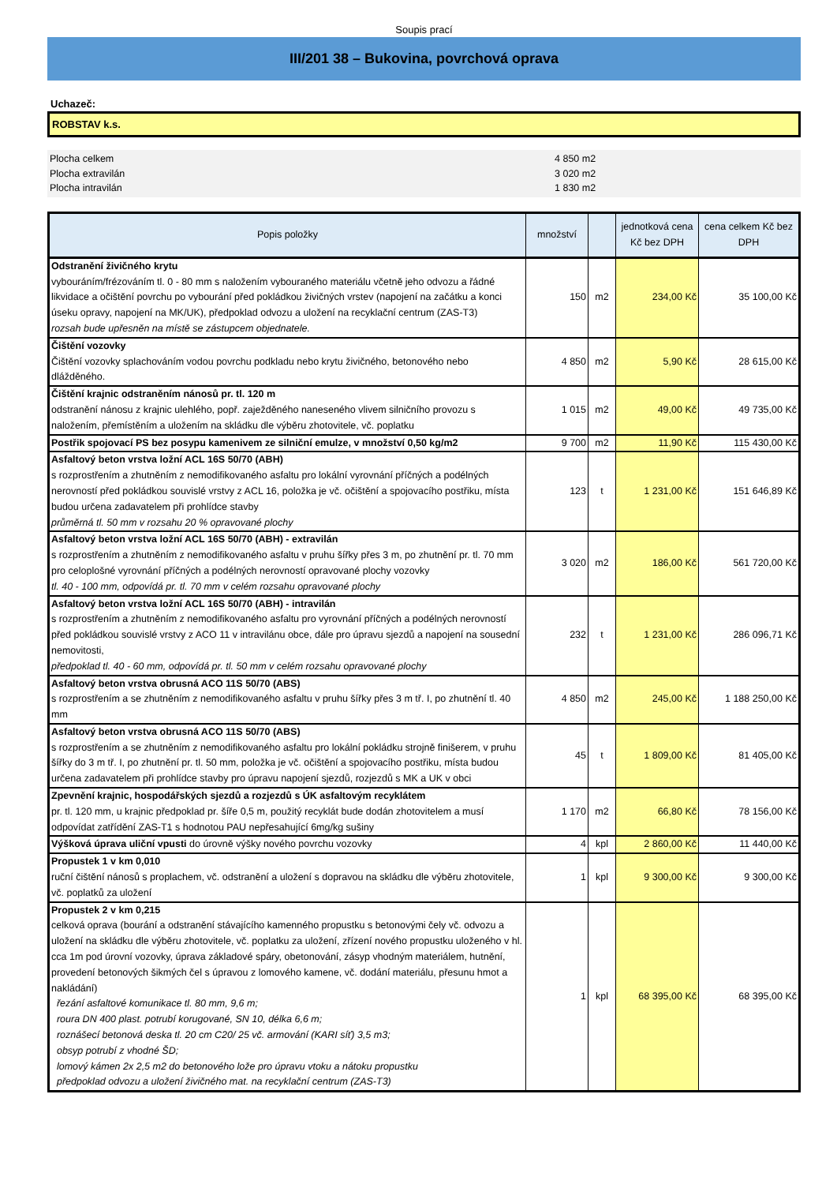Soupis prací
III/201 38 – Bukovina, povrchová oprava
Uchazeč:
ROBSTAV k.s.
Plocha celkem 4 850 m2
Plocha extravilán 3 020 m2
Plocha intravilán 1 830 m2
| Popis položky | množství | | jednotková cena Kč bez DPH | cena celkem Kč bez DPH |
| --- | --- | --- | --- | --- |
| Odstranění živičného krytu vybouráním/frézováním tl. 0 - 80 mm s naložením vybouraného materiálu včetně jeho odvozu a řádné likvidace a očištění povrchu po vybourání před pokládkou živičných vrstev (napojení na začátku a konci úseku opravy, napojení na MK/UK), předpoklad odvozu a uložení na recyklační centrum (ZAS-T3) rozsah bude upřesněn na místě se zástupcem objednatele. | 150 | m2 | 234,00 Kč | 35 100,00 Kč |
| Čištění vozovky Čištění vozovky splachováním vodou povrchu podkladu nebo krytu živičného, betonového nebo dlážděného. | 4 850 | m2 | 5,90 Kč | 28 615,00 Kč |
| Čištění krajnic odstraněním nánosů pr. tl. 120 m odstranění nánosu z krajnic ulehlého, popř. zaježděného naneseného vlivem silničního provozu s naložením, přemístěním a uložením na skládku dle výběru zhotovitele, vč. poplatku | 1 015 | m2 | 49,00 Kč | 49 735,00 Kč |
| Postřik spojovací PS bez posypu kamenivem ze silniční emulze, v množství 0,50 kg/m2 | 9 700 | m2 | 11,90 Kč | 115 430,00 Kč |
| Asfaltový beton vrstva ložní ACL 16S 50/70 (ABH) s rozprostřením a zhutněním z nemodifikovaného asfaltu pro lokální vyrovnání příčných a podélných nerovností před pokládkou souvislé vrstvy z ACL 16, položka je vč. očištění a spojovacího postřiku, místa budou určena zadavatelem při prohlídce stavby průměrná tl. 50 mm v rozsahu 20 % opravované plochy | 123 | t | 1 231,00 Kč | 151 646,89 Kč |
| Asfaltový beton vrstva ložní ACL 16S 50/70 (ABH) - extravilán s rozprostřením a zhutněním z nemodifikovaného asfaltu v pruhu šířky přes 3 m, po zhutnění pr. tl. 70 mm pro celoplošné vyrovnání příčných a podélných nerovností opravované plochy vozovky tl. 40 - 100 mm, odpovídá pr. tl. 70 mm v celém rozsahu opravované plochy | 3 020 | m2 | 186,00 Kč | 561 720,00 Kč |
| Asfaltový beton vrstva ložní ACL 16S 50/70 (ABH) - intravilán s rozprostřením a zhutněním z nemodifikovaného asfaltu pro vyrovnání příčných a podélných nerovností před pokládkou souvislé vrstvy z ACO 11 v intravilánu obce, dále pro úpravu sjezdů a napojení na sousední nemovitosti, předpoklad tl. 40 - 60 mm, odpovídá pr. tl. 50 mm v celém rozsahu opravované plochy | 232 | t | 1 231,00 Kč | 286 096,71 Kč |
| Asfaltový beton vrstva obrusná ACO 11S 50/70 (ABS) s rozprostřením a se zhutněním z nemodifikovaného asfaltu v pruhu šířky přes 3 m tř. I, po zhutnění tl. 40 mm | 4 850 | m2 | 245,00 Kč | 1 188 250,00 Kč |
| Asfaltový beton vrstva obrusná ACO 11S 50/70 (ABS) s rozprostřením a se zhutněním z nemodifikovaného asfaltu pro lokální pokládku strojně finišerem, v pruhu šířky do 3 m tř. I, po zhutnění pr. tl. 50 mm, položka je vč. očištění a spojovacího postřiku, místa budou určena zadavatelem při prohlídce stavby pro úpravu napojení sjezdů, rozjezdů s MK a UK v obci | 45 | t | 1 809,00 Kč | 81 405,00 Kč |
| Zpevnění krajnic, hospodářských sjezdů a rozjezdů s ÚK asfaltovým recyklátem pr. tl. 120 mm, u krajnic předpoklad pr. šíře 0,5 m, použitý recyklát bude dodán zhotovitelem a musí odpovídat zatřídění ZAS-T1 s hodnotou PAU nepřesahující 6mg/kg sušiny | 1 170 | m2 | 66,80 Kč | 78 156,00 Kč |
| Výšková úprava uliční vpusti do úrovně výšky nového povrchu vozovky | 4 | kpl | 2 860,00 Kč | 11 440,00 Kč |
| Propustek 1 v km 0,010 ruční čištění nánosů s proplachem, vč. odstranění a uložení s dopravou na skládku dle výběru zhotovitele, vč. poplatků za uložení | 1 | kpl | 9 300,00 Kč | 9 300,00 Kč |
| Propustek 2 v km 0,215 celková oprava (bourání a odstranění stávajícího kamenného propustku s betonovými čely vč. odvozu a uložení na skládku dle výběru zhotovitele, vč. poplatku za uložení, zřízení nového propustku uloženého v hl. cca 1m pod úrovní vozovky, úprava základové spáry, obetonování, zásyp vhodným materiálem, hutnění, provedení betonových šikmých čel s úpravou z lomového kamene, vč. dodání materiálu, přesunu hmot a nakládání) řezání asfaltové komunikace tl. 80 mm, 9,6 m; roura DN 400 plast. potrubí korugované, SN 10, délka 6,6 m; roznášecí betonová deska tl. 20 cm C20/ 25 vč. armování (KARI síť) 3,5 m3; obsyp potrubí z vhodné ŠD; lomový kámen 2x 2,5 m2 do betonového lože pro úpravu vtoku a nátoku propustku předpoklad odvozu a uložení živičného mat. na recyklační centrum (ZAS-T3) | 1 | kpl | 68 395,00 Kč | 68 395,00 Kč |